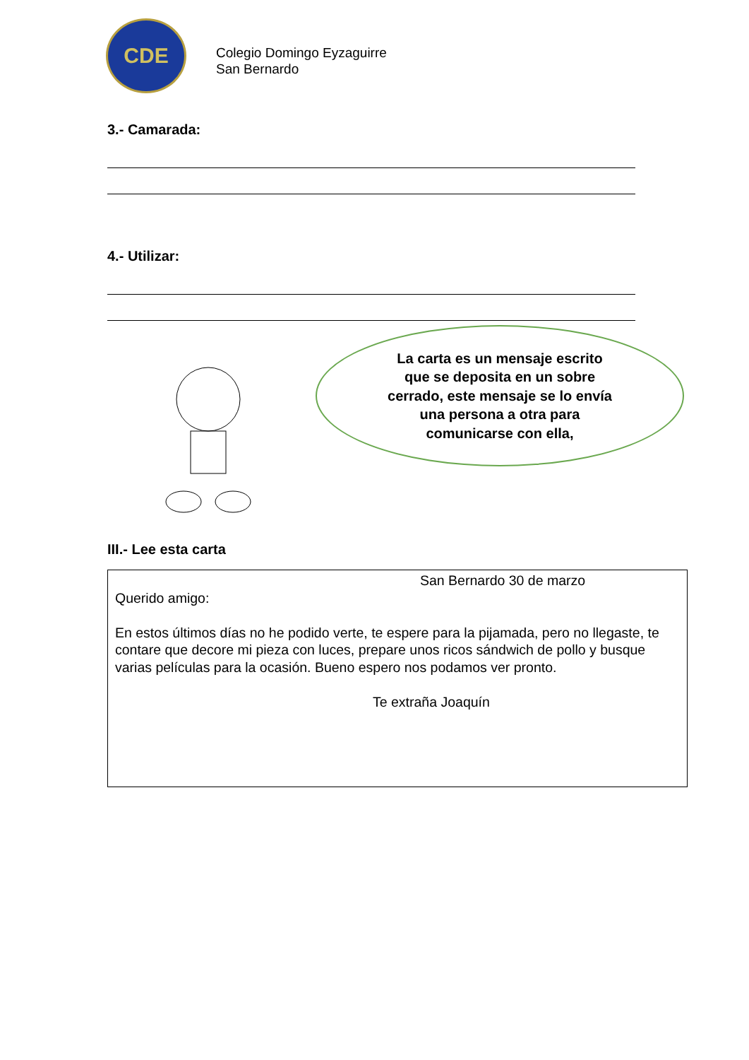CDE
Colegio Domingo Eyzaguirre
San Bernardo
3.- Camarada:
4.- Utilizar:
La carta es un mensaje escrito
que se deposita en un sobre
cerrado, este mensaje se lo envía
una persona a otra para
comunicarse con ella,
III.- Lee esta carta
San Bernardo 30 de marzo
Querido amigo:
En estos últimos días no he podido verte, te espere para la pijamada, pero no llegaste, te contare que decore mi pieza con luces, prepare unos ricos sándwich de pollo y busque varias películas para la ocasión. Bueno espero nos podamos ver pronto.
Te extraña Joaquín